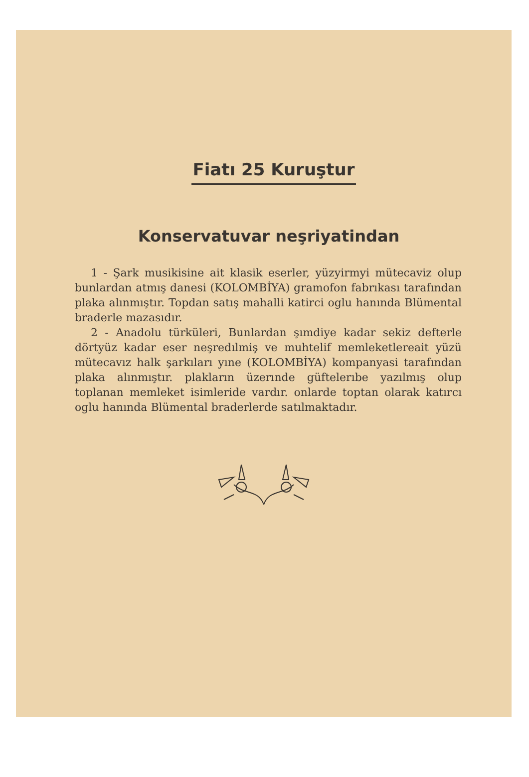Fiatı 25 Kuruştur
Konservatuvar neşriyatindan
1 - Şark musikisine ait klasik eserler, yüzyirmyi mütecaviz olup bunlardan atmış danesi (KOLOMBİYA) gramofon fabrıkası tarafından plaka alınmıştır. Topdan satış mahalli katirci oglu hanında Blümental braderle mazasıdır.
2 - Anadolu türküleri, Bunlardan şımdiye kadar sekiz defterle dörtyüz kadar eser neşredılmiş ve muhtelif memleketlereait yüzü mütecavız halk şarkıları yıne (KOLOMBİYA) kompanyasi tarafından plaka alınmıştır. plakların üzerınde güftelerıbe yazılmış olup toplanan memleket isimleride vardır. onlarde toptan olarak katırcı oglu hanında Blümental braderlerde satılmaktadır.